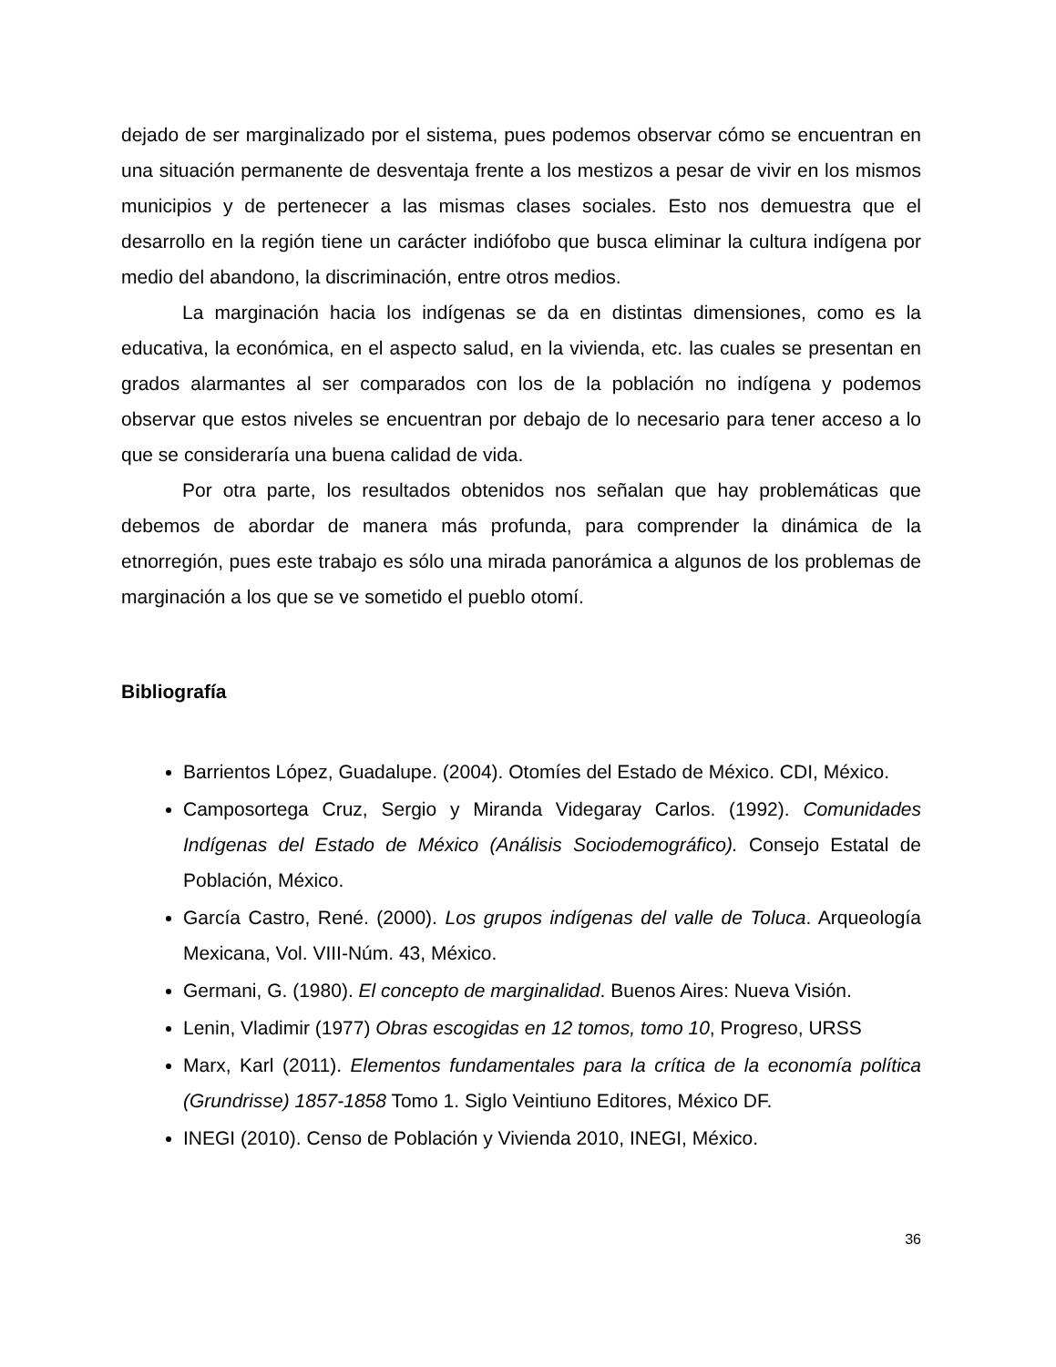dejado de ser marginalizado por el sistema, pues podemos observar cómo se encuentran en una situación permanente de desventaja frente a los mestizos a pesar de vivir en los mismos municipios y de pertenecer a las mismas clases sociales. Esto nos demuestra que el desarrollo en la región tiene un carácter indiófobo que busca eliminar la cultura indígena por medio del abandono, la discriminación, entre otros medios.
La marginación hacia los indígenas se da en distintas dimensiones, como es la educativa, la económica, en el aspecto salud, en la vivienda, etc. las cuales se presentan en grados alarmantes al ser comparados con los de la población no indígena y podemos observar que estos niveles se encuentran por debajo de lo necesario para tener acceso a lo que se consideraría una buena calidad de vida.
Por otra parte, los resultados obtenidos nos señalan que hay problemáticas que debemos de abordar de manera más profunda, para comprender la dinámica de la etnorregión, pues este trabajo es sólo una mirada panorámica a algunos de los problemas de marginación a los que se ve sometido el pueblo otomí.
Bibliografía
Barrientos López, Guadalupe. (2004). Otomíes del Estado de México. CDI, México.
Camposortega Cruz, Sergio y Miranda Videgaray Carlos. (1992). Comunidades Indígenas del Estado de México (Análisis Sociodemográfico). Consejo Estatal de Población, México.
García Castro, René. (2000). Los grupos indígenas del valle de Toluca. Arqueología Mexicana, Vol. VIII-Núm. 43, México.
Germani, G. (1980). El concepto de marginalidad. Buenos Aires: Nueva Visión.
Lenin, Vladimir (1977) Obras escogidas en 12 tomos, tomo 10, Progreso, URSS
Marx, Karl (2011). Elementos fundamentales para la crítica de la economía política (Grundrisse) 1857-1858 Tomo 1. Siglo Veintiuno Editores, México DF.
INEGI (2010). Censo de Población y Vivienda 2010, INEGI, México.
36